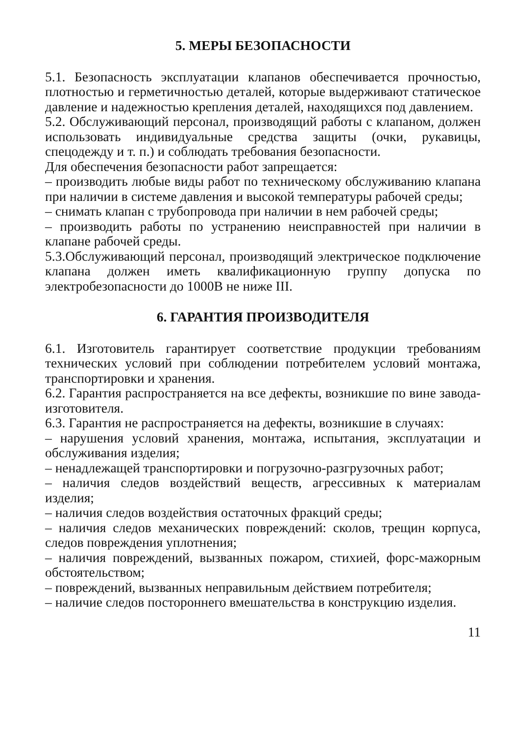5. МЕРЫ БЕЗОПАСНОСТИ
5.1. Безопасность эксплуатации клапанов обеспечивается прочностью, плотностью и герметичностью деталей, которые выдерживают статическое давление и надежностью крепления деталей, находящихся под давлением.
5.2. Обслуживающий персонал, производящий работы с клапаном, должен использовать индивидуальные средства защиты (очки, рукавицы, спецодежду и т. п.) и соблюдать требования безопасности.
Для обеспечения безопасности работ запрещается:
– производить любые виды работ по техническому обслуживанию клапана при наличии в системе давления и высокой температуры рабочей среды;
– снимать клапан с трубопровода при наличии в нем рабочей среды;
– производить работы по устранению неисправностей при наличии в клапане рабочей среды.
5.3.Обслуживающий персонал, производящий электрическое подключение клапана должен иметь квалификационную группу допуска по электробезопасности до 1000В не ниже III.
6. ГАРАНТИЯ ПРОИЗВОДИТЕЛЯ
6.1. Изготовитель гарантирует соответствие продукции требованиям технических условий при соблюдении потребителем условий монтажа, транспортировки и хранения.
6.2. Гарантия распространяется на все дефекты, возникшие по вине завода-изготовителя.
6.3. Гарантия не распространяется на дефекты, возникшие в случаях:
– нарушения условий хранения, монтажа, испытания, эксплуатации и обслуживания изделия;
– ненадлежащей транспортировки и погрузочно-разгрузочных работ;
– наличия следов воздействий веществ, агрессивных к материалам изделия;
– наличия следов воздействия остаточных фракций среды;
– наличия следов механических повреждений: сколов, трещин корпуса, следов повреждения уплотнения;
– наличия повреждений, вызванных пожаром, стихией, форс-мажорным обстоятельством;
– повреждений, вызванных неправильным действием потребителя;
– наличие следов постороннего вмешательства в конструкцию изделия.
11